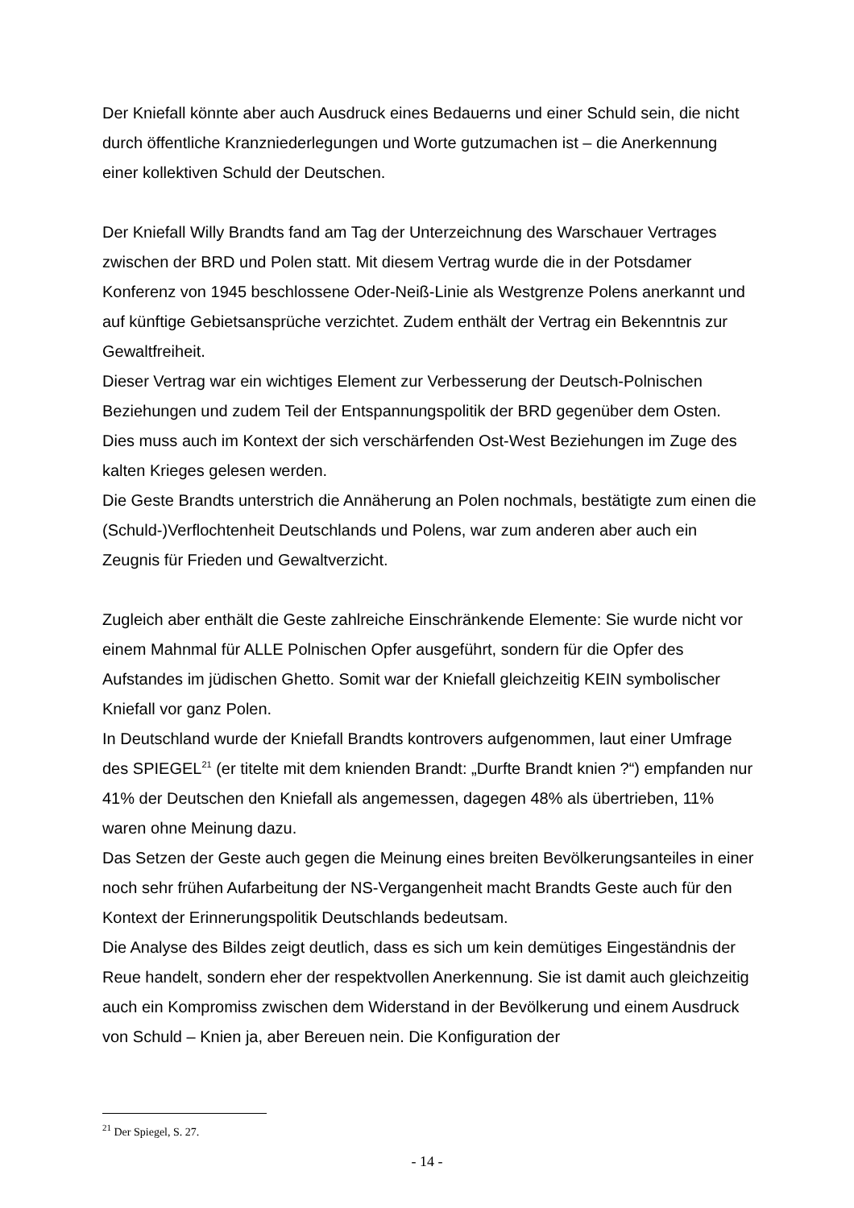Der Kniefall könnte aber auch Ausdruck eines Bedauerns und einer Schuld sein, die nicht durch öffentliche Kranzniederlegungen und Worte gutzumachen ist – die Anerkennung einer kollektiven Schuld der Deutschen.
Der Kniefall Willy Brandts fand am Tag der Unterzeichnung des Warschauer Vertrages zwischen der BRD und Polen statt. Mit diesem Vertrag wurde die in der Potsdamer Konferenz von 1945 beschlossene Oder-Neiß-Linie als Westgrenze Polens anerkannt und auf künftige Gebietsansprüche verzichtet. Zudem enthält der Vertrag ein Bekenntnis zur Gewaltfreiheit.
Dieser Vertrag war ein wichtiges Element zur Verbesserung der Deutsch-Polnischen Beziehungen und zudem Teil der Entspannungspolitik der BRD gegenüber dem Osten. Dies muss auch im Kontext der sich verschärfenden Ost-West Beziehungen im Zuge des kalten Krieges gelesen werden.
Die Geste Brandts unterstrich die Annäherung an Polen nochmals, bestätigte zum einen die (Schuld-)Verflochtenheit Deutschlands und Polens, war zum anderen aber auch ein Zeugnis für Frieden und Gewaltverzicht.
Zugleich aber enthält die Geste zahlreiche Einschränkende Elemente: Sie wurde nicht vor einem Mahnmal für ALLE Polnischen Opfer ausgeführt, sondern für die Opfer des Aufstandes im jüdischen Ghetto. Somit war der Kniefall gleichzeitig KEIN symbolischer Kniefall vor ganz Polen.
In Deutschland wurde der Kniefall Brandts kontrovers aufgenommen, laut einer Umfrage des SPIEGEL<sup>21</sup> (er titelte mit dem knienden Brandt: „Durfte Brandt knien ?“) empfanden nur 41% der Deutschen den Kniefall als angemessen, dagegen 48% als übertrieben, 11% waren ohne Meinung dazu.
Das Setzen der Geste auch gegen die Meinung eines breiten Bevölkerungsanteiles in einer noch sehr frühen Aufarbeitung der NS-Vergangenheit macht Brandts Geste auch für den Kontext der Erinnerungspolitik Deutschlands bedeutsam.
Die Analyse des Bildes zeigt deutlich, dass es sich um kein demütiges Eingeständnis der Reue handelt, sondern eher der respektvollen Anerkennung. Sie ist damit auch gleichzeitig auch ein Kompromiss zwischen dem Widerstand in der Bevölkerung und einem Ausdruck von Schuld – Knien ja, aber Bereuen nein. Die Konfiguration der
<sup>21</sup> Der Spiegel, S. 27.
- 14 -